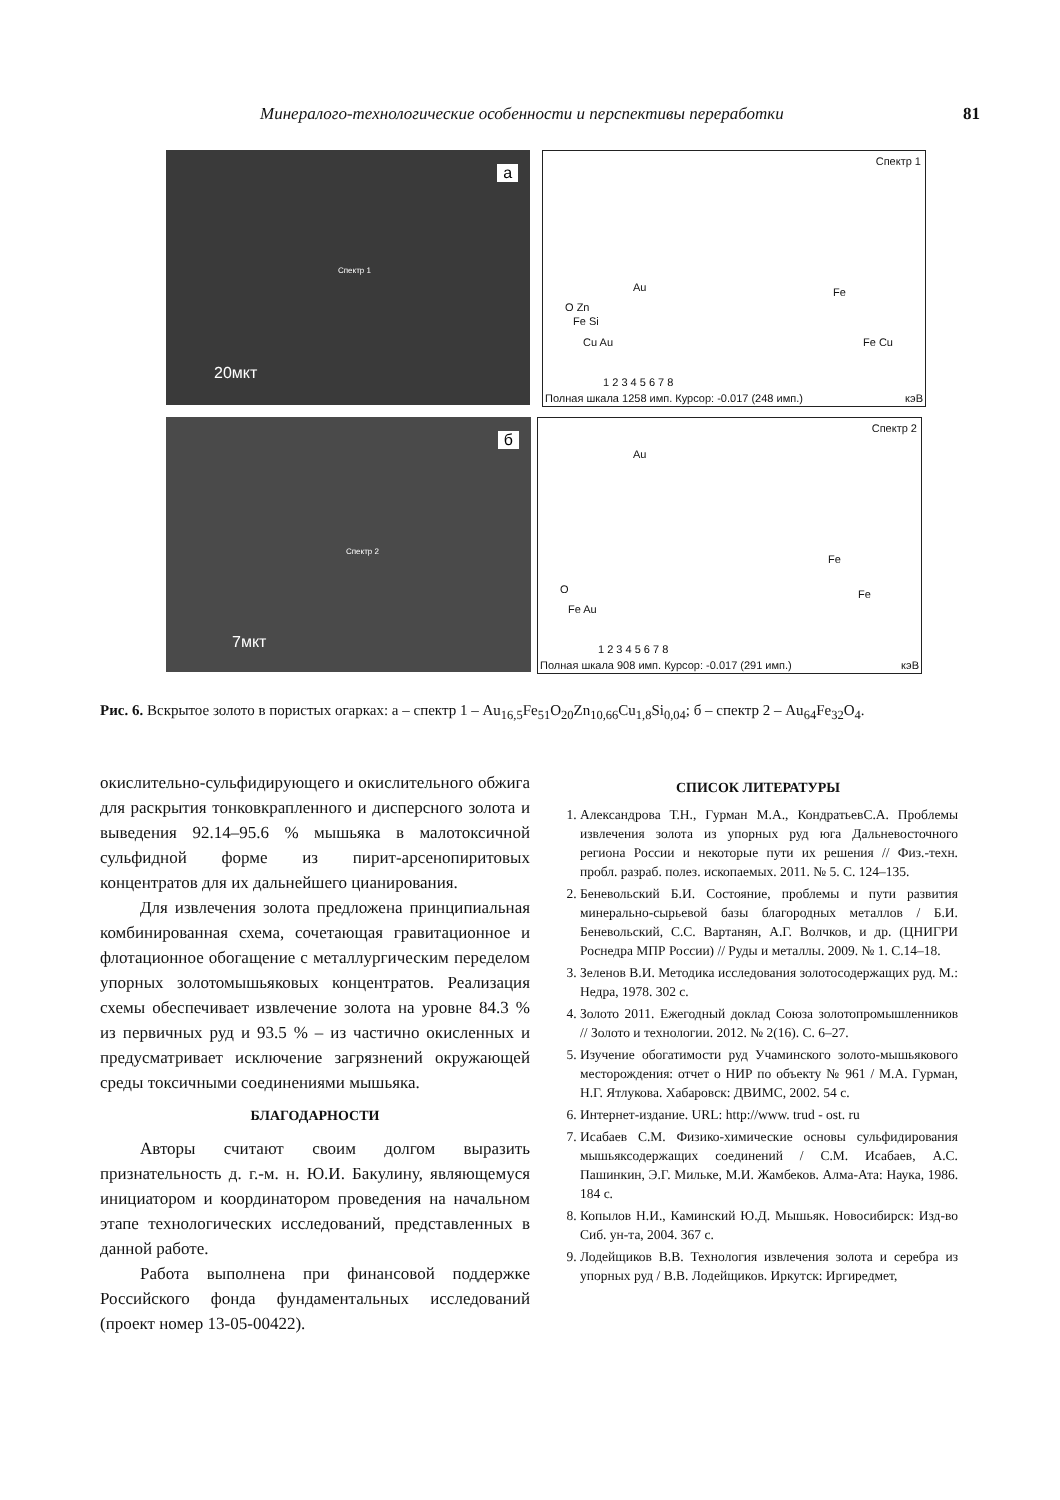Минералого-технологические особенности и перспективы переработки 81
а
Спектр 1
20мкт
Спектр 1
Au Fe
O Zn
Fe Si
Cu Au Fe Cu
1 2 3 4 5 6 7 8
Полная шкала 1258 имп. Курсор: -0.017 (248 имп.) кэВ
б
Спектр 2
7мкт
Спектр 2
Au
Fe
O
Fe Au
Fe
1 2 3 4 5 6 7 8
Полная шкала 908 имп. Курсор: -0.017 (291 имп.) кэВ
Рис. 6. Вскрытое золото в пористых огарках: а – спектр 1 – Au<sub>16,5</sub>Fe<sub>51</sub>O<sub>20</sub>Zn<sub>10,66</sub>Cu<sub>1,8</sub>Si<sub>0,04</sub>; б – спектр 2 – Au<sub>64</sub>Fe<sub>32</sub>O<sub>4</sub>.
окислительно-сульфидирующего и окислительного обжига для раскрытия тонковкрапленного и дисперсного золота и выведения 92.14–95.6 % мышьяка в малотоксичной сульфидной форме из пирит-арсенопиритовых концентратов для их дальнейшего цианирования.
Для извлечения золота предложена принципиальная комбинированная схема, сочетающая гравитационное и флотационное обогащение с металлургическим переделом упорных золотомышьяковых концентратов. Реализация схемы обеспечивает извлечение золота на уровне 84.3 % из первичных руд и 93.5 % – из частично окисленных и предусматривает исключение загрязнений окружающей среды токсичными соединениями мышьяка.
БЛАГОДАРНОСТИ
Авторы считают своим долгом выразить признательность д. г.-м. н. Ю.И. Бакулину, являющемуся инициатором и координатором проведения на начальном этапе технологических исследований, представленных в данной работе.
Работа выполнена при финансовой поддержке Российского фонда фундаментальных исследований (проект номер 13-05-00422).
СПИСОК ЛИТЕРАТУРЫ
1. Александрова Т.Н., Гурман М.А., КондратьевС.А. Проблемы извлечения золота из упорных руд юга Дальневосточного региона России и некоторые пути их решения // Физ.-техн. пробл. разраб. полез. ископаемых. 2011. № 5. С. 124–135.
2. Беневольский Б.И. Состояние, проблемы и пути развития минерально-сырьевой базы благородных металлов / Б.И. Беневольский, С.С. Вартанян, А.Г. Волчков, и др. (ЦНИГРИ Роснедра МПР России) // Руды и металлы. 2009. № 1. С.14–18.
3. Зеленов В.И. Методика исследования золотосодержащих руд. М.: Недра, 1978. 302 с.
4. Золото 2011. Ежегодный доклад Союза золотопромышленников // Золото и технологии. 2012. № 2(16). С. 6–27.
5. Изучение обогатимости руд Учаминского золото-мышьякового месторождения: отчет о НИР по объекту № 961 / М.А. Гурман, Н.Г. Ятлукова. Хабаровск: ДВИМС, 2002. 54 с.
6. Интернет-издание. URL: http://www. trud - ost. ru
7. Исабаев С.М. Физико-химические основы сульфидирования мышьяксодержащих соединений / С.М. Исабаев, А.С. Пашинкин, Э.Г. Мильке, М.И. Жамбеков. Алма-Ата: Наука, 1986. 184 с.
8. Копылов Н.И., Каминский Ю.Д. Мышьяк. Новосибирск: Изд-во Сиб. ун-та, 2004. 367 с.
9. Лодейщиков В.В. Технология извлечения золота и серебра из упорных руд / В.В. Лодейщиков. Иркутск: Иргиредмет,